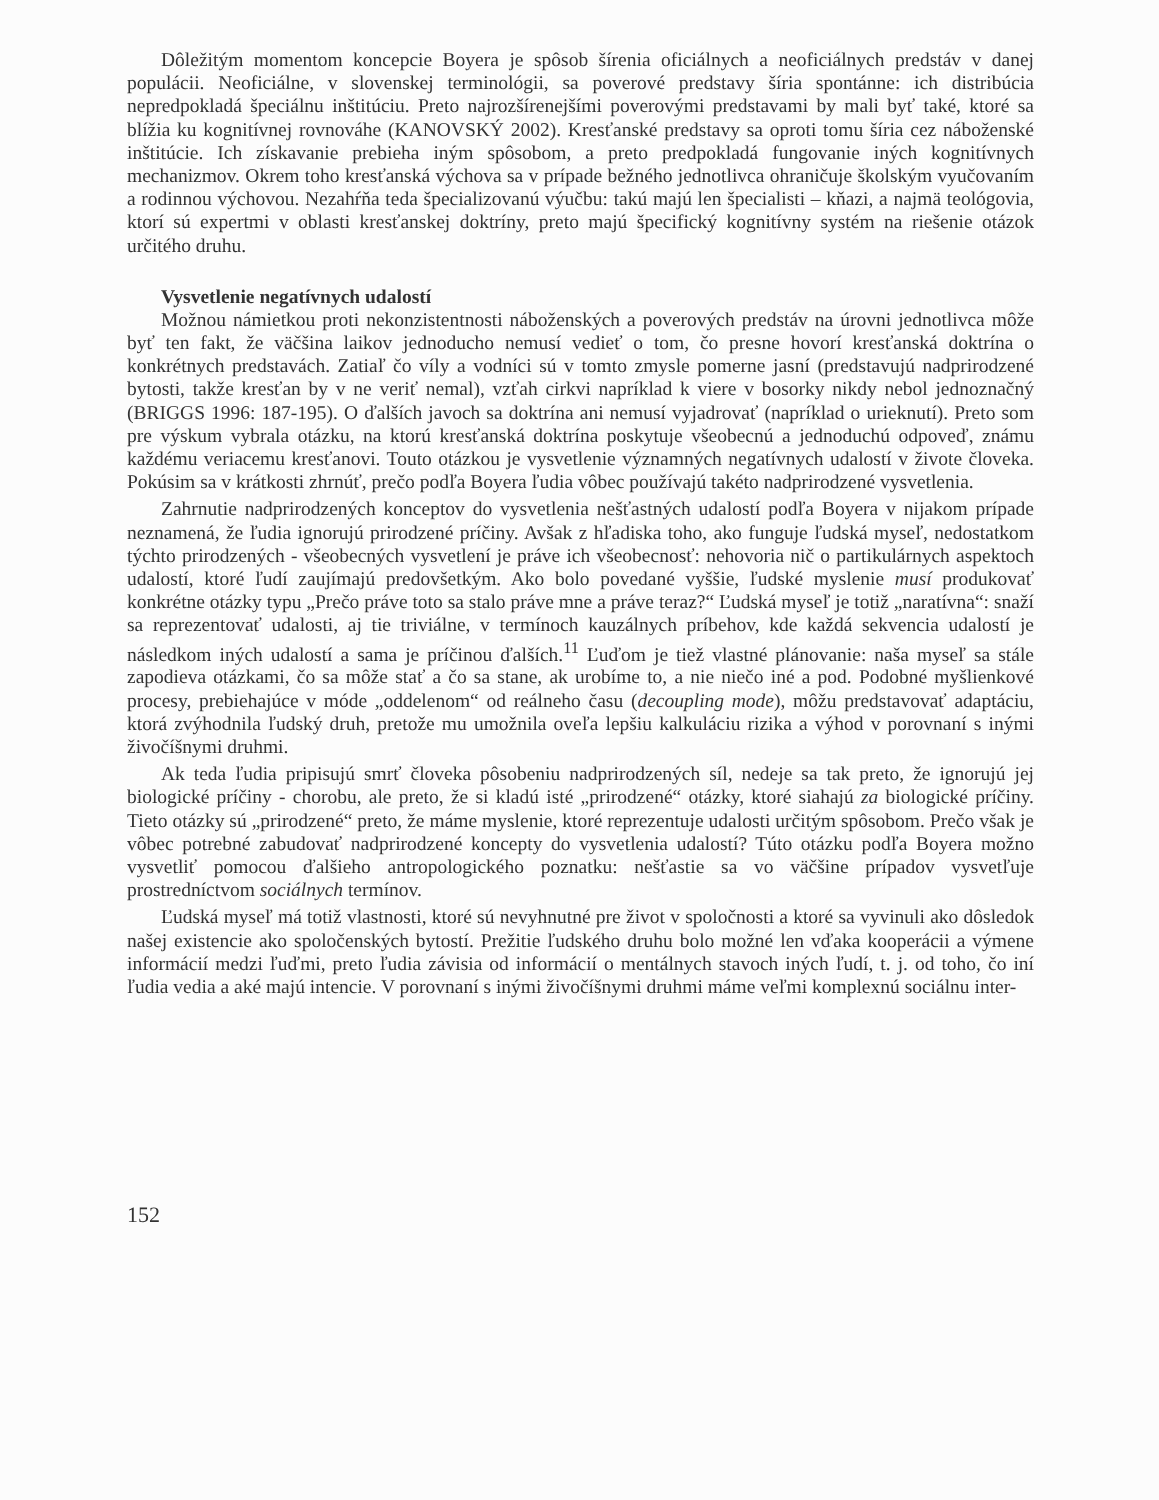Dôležitým momentom koncepcie Boyera je spôsob šírenia oficiálnych a neoficiálnych predstáv v danej populácii. Neoficiálne, v slovenskej terminológii, sa poverové predstavy šíria spontánne: ich distribúcia nepredpokladá špeciálnu inštitúciu. Preto najrozšírenejšími poverovými predstavami by mali byť také, ktoré sa blížia ku kognitívnej rovnováhe (KANOVSKÝ 2002). Kresťanské predstavy sa oproti tomu šíria cez náboženské inštitúcie. Ich získavanie prebieha iným spôsobom, a preto predpokladá fungovanie iných kognitívnych mechanizmov. Okrem toho kresťanská výchova sa v prípade bežného jednotlivca ohraničuje školským vyučovaním a rodinnou výchovou. Nezahŕňa teda špecializovanú výučbu: takú majú len špecialisti – kňazi, a najmä teológovia, ktorí sú expertmi v oblasti kresťanskej doktríny, preto majú špecifický kognitívny systém na riešenie otázok určitého druhu.
Vysvetlenie negatívnych udalostí
Možnou námietkou proti nekonzistentnosti náboženských a poverových predstáv na úrovni jednotlivca môže byť ten fakt, že väčšina laikov jednoducho nemusí vedieť o tom, čo presne hovorí kresťanská doktrína o konkrétnych predstavách. Zatiaľ čo víly a vodníci sú v tomto zmysle pomerne jasní (predstavujú nadprirodzené bytosti, takže kresťan by v ne veriť nemal), vzťah cirkvi napríklad k viere v bosorky nikdy nebol jednoznačný (BRIGGS 1996: 187-195). O ďalších javoch sa doktrína ani nemusí vyjadrovať (napríklad o urieknutí). Preto som pre výskum vybrala otázku, na ktorú kresťanská doktrína poskytuje všeobecnú a jednoduchú odpoveď, známu každému veriacemu kresťanovi. Touto otázkou je vysvetlenie významných negatívnych udalostí v živote človeka. Pokúsim sa v krátkosti zhrnúť, prečo podľa Boyera ľudia vôbec používajú takéto nadprirodzené vysvetlenia.
Zahrnutie nadprirodzených konceptov do vysvetlenia nešťastných udalostí podľa Boyera v nijakom prípade neznamená, že ľudia ignorujú prirodzené príčiny. Avšak z hľadiska toho, ako funguje ľudská myseľ, nedostatkom týchto prirodzených - všeobecných vysvetlení je práve ich všeobecnosť: nehovoria nič o partikulárnych aspektoch udalostí, ktoré ľudí zaujímajú predovšetkým. Ako bolo povedané vyššie, ľudské myslenie musí produkovať konkrétne otázky typu „Prečo práve toto sa stalo práve mne a práve teraz?“ Ľudská myseľ je totiž „naratívna“: snaží sa reprezentovať udalosti, aj tie triviálne, v termínoch kauzálnych príbehov, kde každá sekvencia udalostí je následkom iných udalostí a sama je príčinou ďalších.<sup>11</sup> Ľuďom je tiež vlastné plánovanie: naša myseľ sa stále zapodieva otázkami, čo sa môže stať a čo sa stane, ak urobíme to, a nie niečo iné a pod. Podobné myšlienkové procesy, prebiehajúce v móde „oddelenom“ od reálneho času (decoupling mode), môžu predstavovať adaptáciu, ktorá zvýhodnila ľudský druh, pretože mu umožnila oveľa lepšiu kalkuláciu rizika a výhod v porovnaní s inými živočíšnymi druhmi.
Ak teda ľudia pripisujú smrť človeka pôsobeniu nadprirodzených síl, nedeje sa tak preto, že ignorujú jej biologické príčiny - chorobu, ale preto, že si kladú isté „prirodzené“ otázky, ktoré siahajú za biologické príčiny. Tieto otázky sú „prirodzené“ preto, že máme myslenie, ktoré reprezentuje udalosti určitým spôsobom. Prečo však je vôbec potrebné zabudovať nadprirodzené koncepty do vysvetlenia udalostí? Túto otázku podľa Boyera možno vysvetliť pomocou ďalšieho antropologického poznatku: nešťastie sa vo väčšine prípadov vysvetľuje prostredníctvom sociálnych termínov.
Ľudská myseľ má totiž vlastnosti, ktoré sú nevyhnutné pre život v spoločnosti a ktoré sa vyvinuli ako dôsledok našej existencie ako spoločenských bytostí. Prežitie ľudského druhu bolo možné len vďaka kooperácii a výmene informácií medzi ľuďmi, preto ľudia závisia od informácií o mentálnych stavoch iných ľudí, t. j. od toho, čo iní ľudia vedia a aké majú intencie. V porovnaní s inými živočíšnymi druhmi máme veľmi komplexnú sociálnu inter-
152